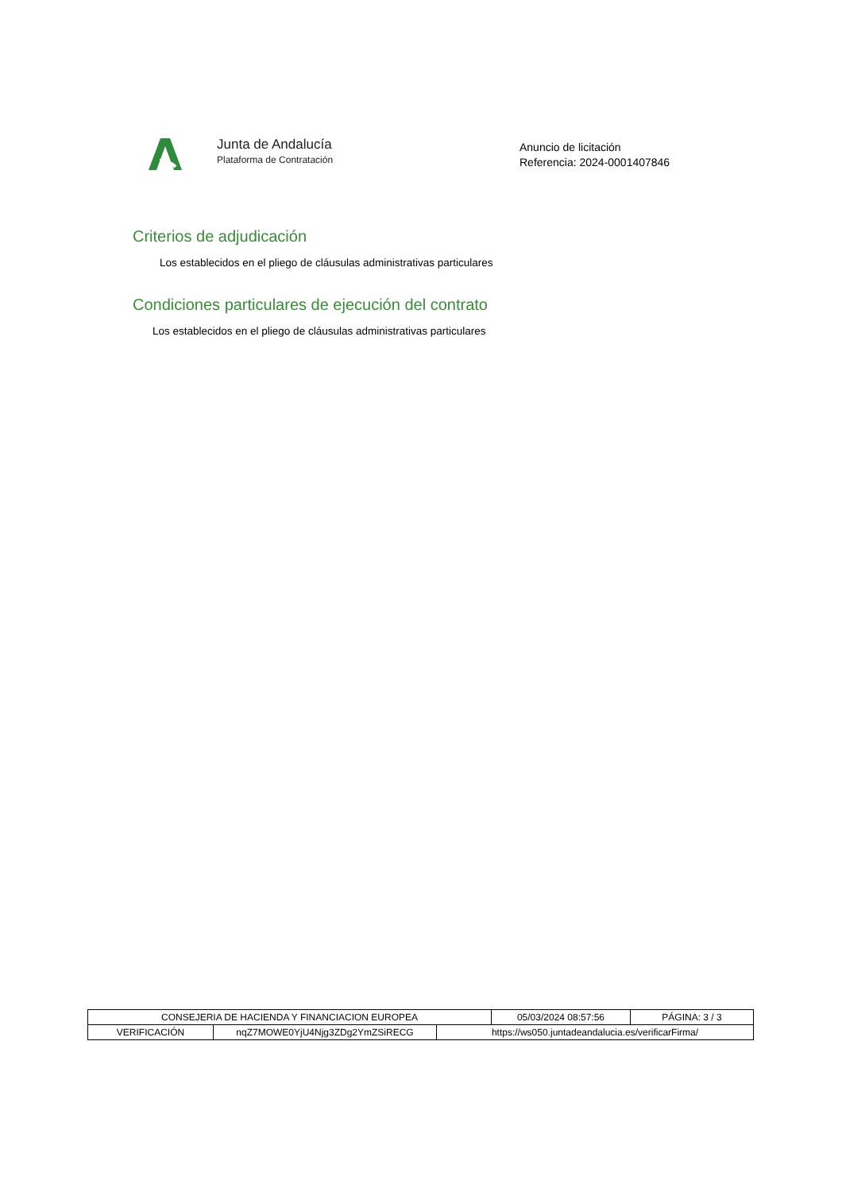Junta de Andalucía
Plataforma de Contratación
Anuncio de licitación
Referencia: 2024-0001407846
Criterios de adjudicación
Los establecidos en el pliego de cláusulas administrativas particulares
Condiciones particulares de ejecución del contrato
Los establecidos en el pliego de cláusulas administrativas particulares
| CONSEJERIA DE HACIENDA Y FINANCIACION EUROPEA | 05/03/2024 08:57:56 | PÁGINA: 3 / 3 |
| VERIFICACIÓN | nqZ7MOWE0YjU4Njg3ZDg2YmZSiRECG | https://ws050.juntadeandalucia.es/verificarFirma/ |